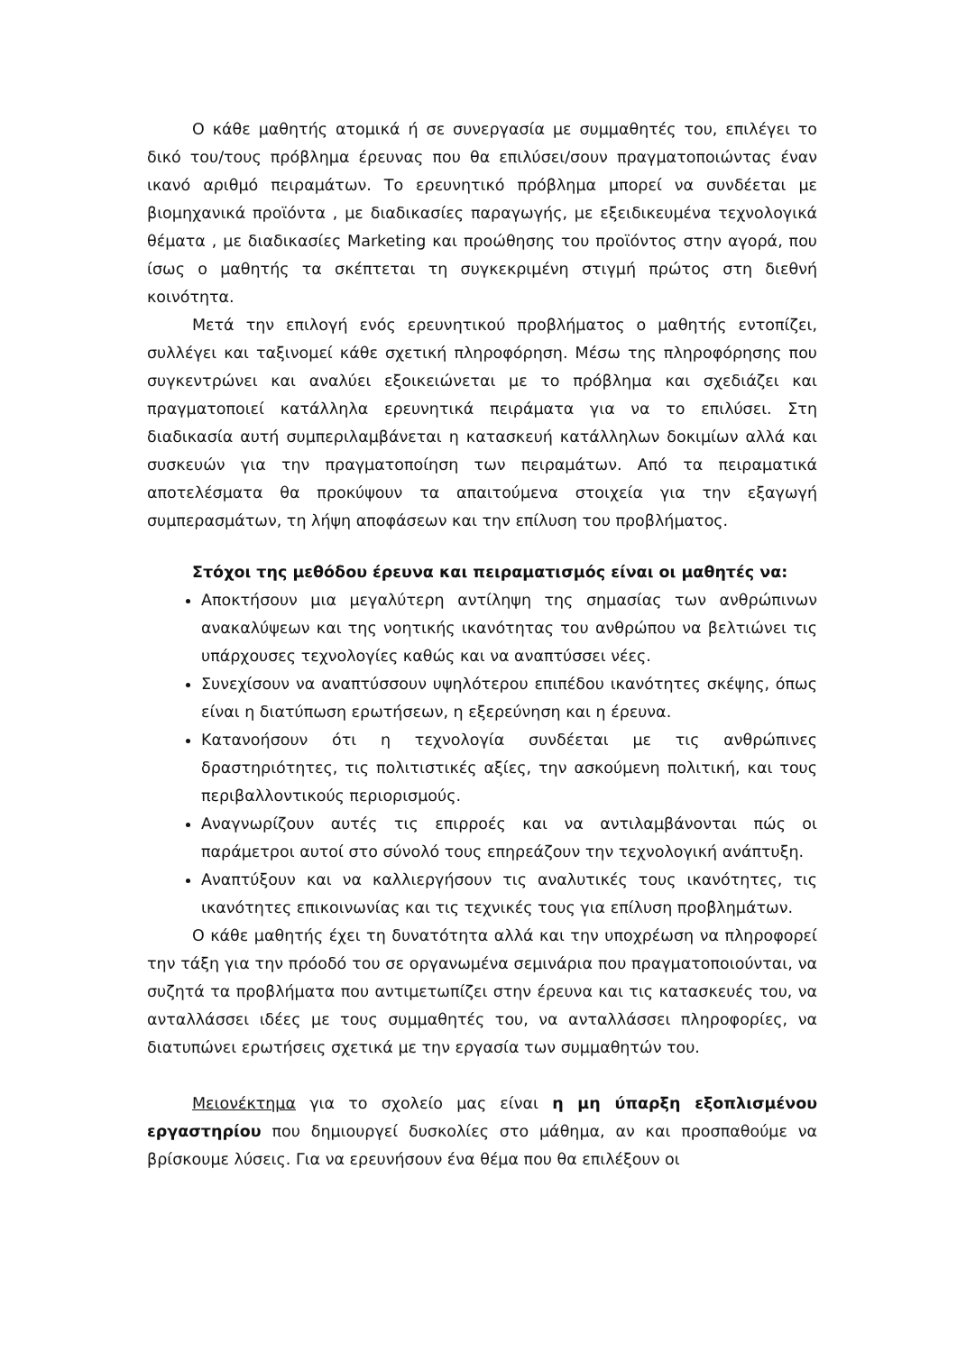Ο κάθε μαθητής ατομικά ή σε συνεργασία με συμμαθητές του, επιλέγει το δικό του/τους πρόβλημα έρευνας που θα επιλύσει/σουν πραγματοποιώντας έναν ικανό αριθμό πειραμάτων. Το ερευνητικό πρόβλημα μπορεί να συνδέεται με βιομηχανικά προϊόντα , με διαδικασίες παραγωγής, με εξειδικευμένα τεχνολογικά θέματα , με διαδικασίες Marketing και προώθησης του προϊόντος στην αγορά, που ίσως ο μαθητής τα σκέπτεται τη συγκεκριμένη στιγμή πρώτος στη διεθνή κοινότητα.
Μετά την επιλογή ενός ερευνητικού προβλήματος ο μαθητής εντοπίζει, συλλέγει και ταξινομεί κάθε σχετική πληροφόρηση. Μέσω της πληροφόρησης που συγκεντρώνει και αναλύει εξοικειώνεται με το πρόβλημα και σχεδιάζει και πραγματοποιεί κατάλληλα ερευνητικά πειράματα για να το επιλύσει. Στη διαδικασία αυτή συμπεριλαμβάνεται η κατασκευή κατάλληλων δοκιμίων αλλά και συσκευών για την πραγματοποίηση των πειραμάτων. Από τα πειραματικά αποτελέσματα θα προκύψουν τα απαιτούμενα στοιχεία για την εξαγωγή συμπερασμάτων, τη λήψη αποφάσεων και την επίλυση του προβλήματος.
Στόχοι της μεθόδου έρευνα και πειραματισμός είναι οι μαθητές να:
Αποκτήσουν μια μεγαλύτερη αντίληψη της σημασίας των ανθρώπινων ανακαλύψεων και της νοητικής ικανότητας του ανθρώπου να βελτιώνει τις υπάρχουσες τεχνολογίες καθώς και να αναπτύσσει νέες.
Συνεχίσουν να αναπτύσσουν υψηλότερου επιπέδου ικανότητες σκέψης, όπως είναι η διατύπωση ερωτήσεων, η εξερεύνηση και η έρευνα.
Κατανοήσουν ότι η τεχνολογία συνδέεται με τις ανθρώπινες δραστηριότητες, τις πολιτιστικές αξίες, την ασκούμενη πολιτική, και τους περιβαλλοντικούς περιορισμούς.
Αναγνωρίζουν αυτές τις επιρροές και να αντιλαμβάνονται πώς οι παράμετροι αυτοί στο σύνολό τους επηρεάζουν την τεχνολογική ανάπτυξη.
Αναπτύξουν και να καλλιεργήσουν τις αναλυτικές τους ικανότητες, τις ικανότητες επικοινωνίας και τις τεχνικές τους για επίλυση προβλημάτων.
Ο κάθε μαθητής έχει τη δυνατότητα αλλά και την υποχρέωση να πληροφορεί την τάξη για την πρόοδό του σε οργανωμένα σεμινάρια που πραγματοποιούνται, να συζητά τα προβλήματα που αντιμετωπίζει στην έρευνα και τις κατασκευές του, να ανταλλάσσει ιδέες με τους συμμαθητές του, να ανταλλάσσει πληροφορίες, να διατυπώνει ερωτήσεις σχετικά με την εργασία των συμμαθητών του.
Μειονέκτημα για το σχολείο μας είναι η μη ύπαρξη εξοπλισμένου εργαστηρίου που δημιουργεί δυσκολίες στο μάθημα, αν και προσπαθούμε να βρίσκουμε λύσεις. Για να ερευνήσουν ένα θέμα που θα επιλέξουν οι